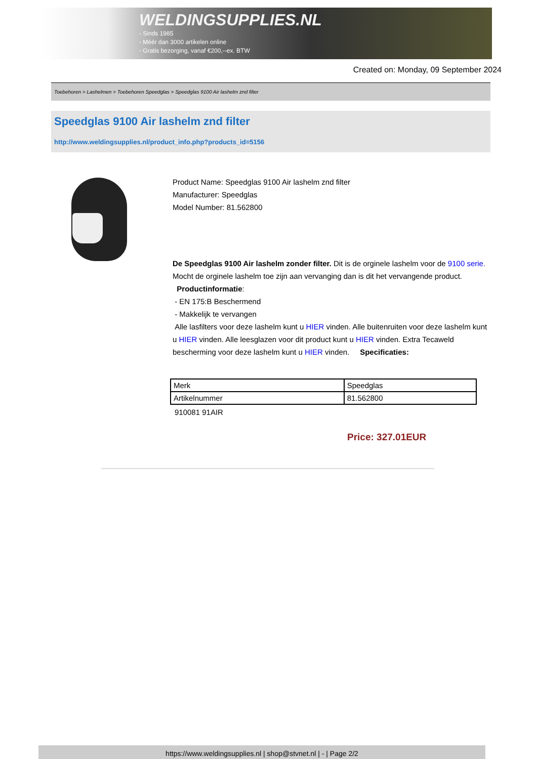WELDINGSUPPLIES.NL
- Sinds 1985
- Méér dan 3000 artikelen online
- Gratis bezorging, vanaf €200,--ex. BTW
Created on: Monday, 09 September 2024
Toebehoren > Lashelmen > Toebehoren Speedglas > Speedglas 9100 Air lashelm znd filter
Speedglas 9100 Air lashelm znd filter
http://www.weldingsupplies.nl/product_info.php?products_id=5156
Product Name: Speedglas 9100 Air lashelm znd filter
Manufacturer: Speedglas
Model Number: 81.562800
De Speedglas 9100 Air lashelm zonder filter. Dit is de orginele lashelm voor de 9100 serie. Mocht de orginele lashelm toe zijn aan vervanging dan is dit het vervangende product.
Productinformatie:
- EN 175:B Beschermend
- Makkelijk te vervangen
Alle lasfilters voor deze lashelm kunt u HIER vinden. Alle buitenruiten voor deze lashelm kunt u HIER vinden. Alle leesglazen voor dit product kunt u HIER vinden. Extra Tecaweld bescherming voor deze lashelm kunt u HIER vinden. Specificaties:
| Merk | Speedglas |
| Artikelnummer | 81.562800 |
910081 91AIR
Price: 327.01EUR
https://www.weldingsupplies.nl | shop@stvnet.nl | - | Page 2/2